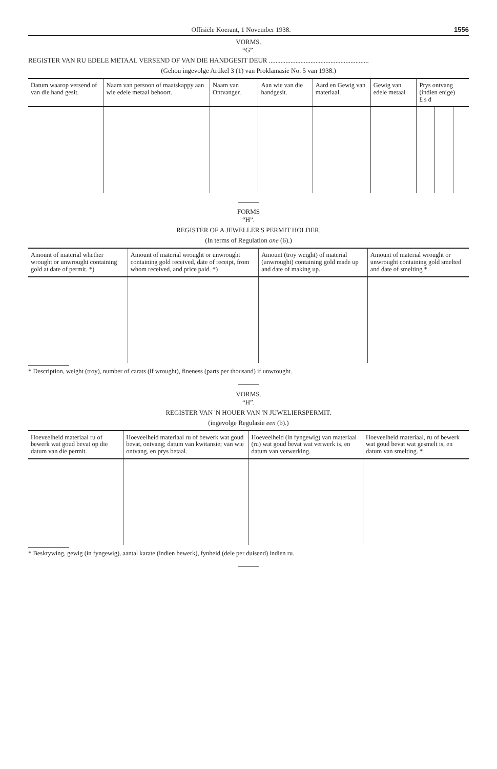Offisiële Koerant, 1 November 1938. 1556
VORMS.
“G”.
REGISTER VAN RU EDELE METAAL VERSEND OF VAN DIE HANDGESIT DEUR ............................................................
(Gehou ingevolge Artikel 3 (1) van Proklamasie No. 5 van 1938.)
| Datum waarop versend of van die hand gesit. | Naam van persoon of maatskappy aan wie edele metaal behoort. | Naam van Ontvanger. | Aan wie van die handgesit. | Aard en Gewig van materiaal. | Gewig van edele metaal | Prys ontvang (indien enige) £ s d | | |
| --- | --- | --- | --- | --- | --- | --- | --- | --- |
FORMS
“H”.
REGISTER OF A JEWELLER'S PERMIT HOLDER.
(In terms of Regulation one (6).)
| Amount of material whether wrought or unwrought containing gold at date of permit. *) | Amount of material wrought or unwrought containing gold received, date of receipt, from whom received, and price paid. *) | Amount (troy weight) of material (unwrought) containing gold made up and date of making up. | Amount of material wrought or unwrought containing gold smelted and date of smelting * |
| --- | --- | --- | --- |
* Description, weight (troy), number of carats (if wrought), fineness (parts per thousand) if unwrought.
VORMS.
“H”.
REGISTER VAN 'N HOUER VAN 'N JUWELIERSPERMIT.
(ingevolge Regulasie een (b).)
| Hoeveelheid materiaal ru of bewerk wat goud bevat op die datum van die permit. | Hoeveelheid materiaal ru of bewerk wat goud bevat, ontvang; datum van kwitansie; van wie ontvang, en prys betaal. | Hoeveelheid (in fyngewig) van materiaal (ru) wat goud bevat wat verwerk is, en datum van verwerking. | Hoeveelheid materiaal, ru of bewerk wat goud bevat wat gesmelt is, en datum van smelting. * |
| --- | --- | --- | --- |
* Beskrywing, gewig (in fyngewig), aantal karate (indien bewerk), fynheid (dele per duisend) indien ru.